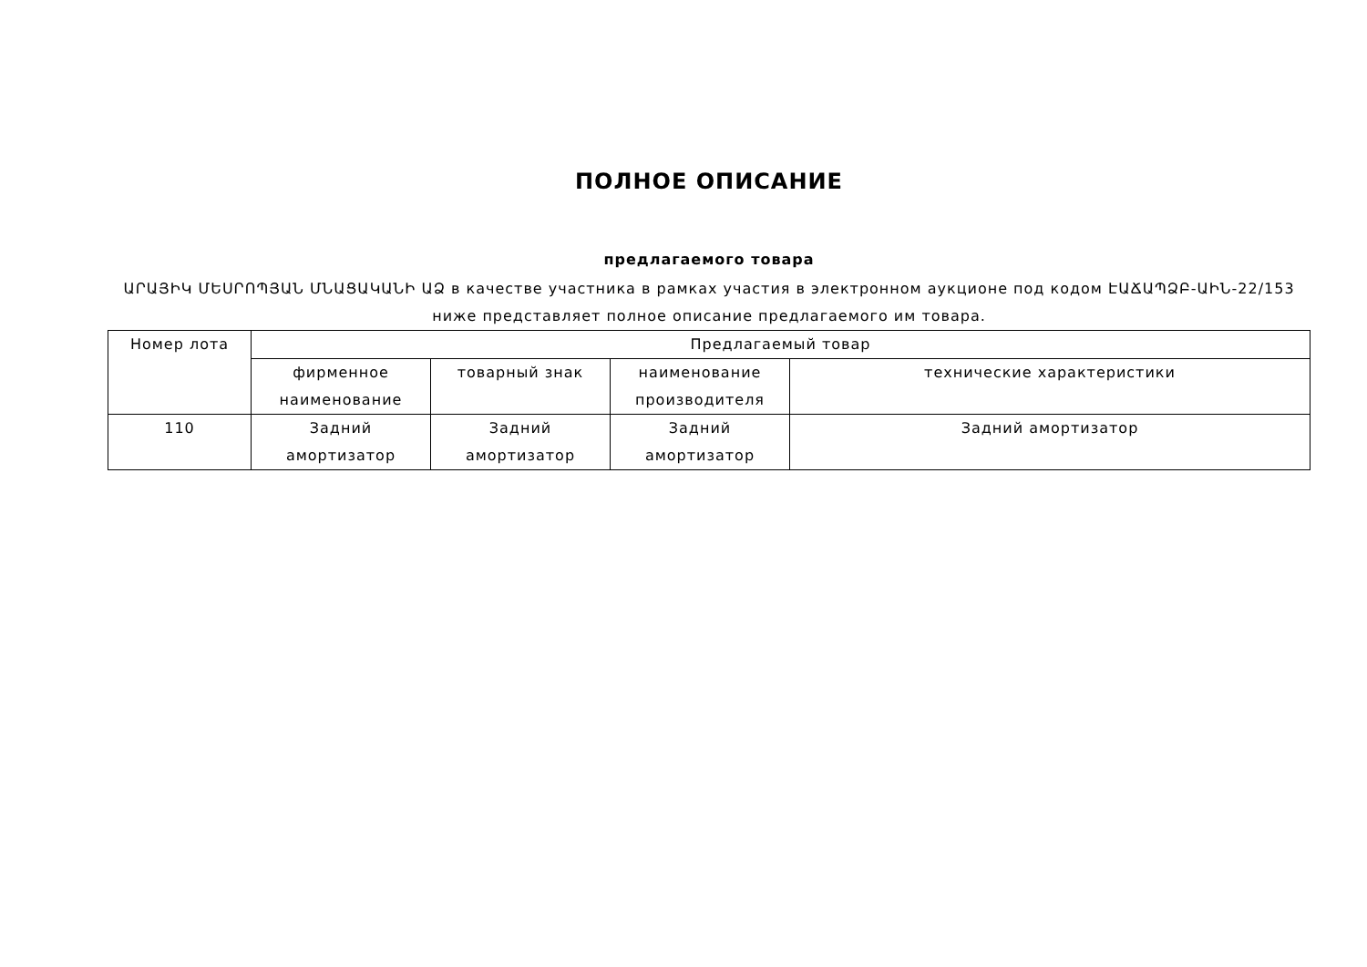ПОЛНОЕ ОПИСАНИЕ
предлагаемого товара
ԱՐԱՅԻԿ ՄԵՍՐՈՊՅԱՆ ՄՆԱՑԱԿԱՆԻ ԱՁ в качестве участника в рамках участия в электронном аукционе под кодом ԷԱՃԱՊՁԲ-ԱԻՆ-22/153 ниже представляет полное описание предлагаемого им товара.
| Номер лота | Предлагаемый товар | | | |
| --- | --- | --- | --- | --- |
| | фирменное наименование | товарный знак | наименование производителя | технические характеристики |
| 110 | Задний амортизатор | Задний амортизатор | Задний амортизатор | Задний амортизатор |